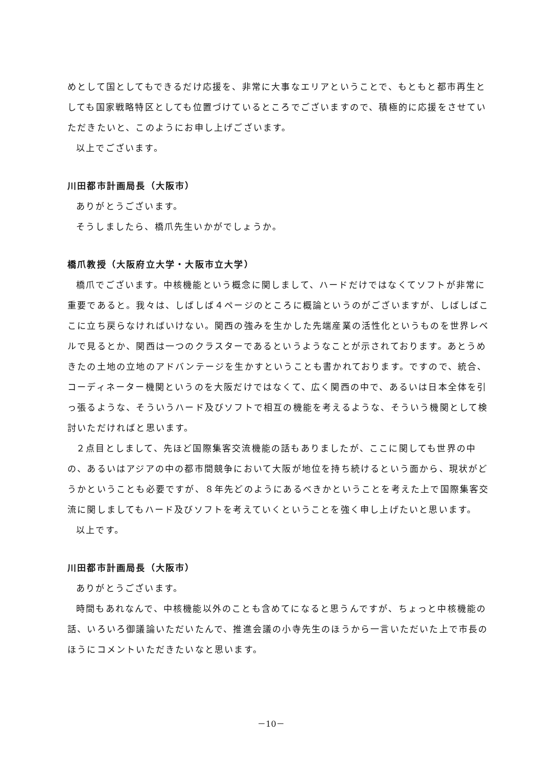めとして国としてもできるだけ応援を、非常に大事なエリアということで、もともと都市再生としても国家戦略特区としても位置づけているところでございますので、積極的に応援をさせていただきたいと、このようにお申し上げございます。
以上でございます。
川田都市計画局長（大阪市）
ありがとうございます。
そうしましたら、橋爪先生いかがでしょうか。
橋爪教授（大阪府立大学・大阪市立大学）
橋爪でございます。中核機能という概念に関しまして、ハードだけではなくてソフトが非常に重要であると。我々は、しばしば４ページのところに概論というのがございますが、しばしばここに立ち戻らなければいけない。関西の強みを生かした先端産業の活性化というものを世界レベルで見るとか、関西は一つのクラスターであるというようなことが示されております。あとうめきたの土地の立地のアドバンテージを生かすということも書かれております。ですので、統合、コーディネーター機関というのを大阪だけではなくて、広く関西の中で、あるいは日本全体を引っ張るような、そういうハード及びソフトで相互の機能を考えるような、そういう機関として検討いただければと思います。
２点目としまして、先ほど国際集客交流機能の話もありましたが、ここに関しても世界の中の、あるいはアジアの中の都市間競争において大阪が地位を持ち続けるという面から、現状がどうかということも必要ですが、８年先どのようにあるべきかということを考えた上で国際集客交流に関しましてもハード及びソフトを考えていくということを強く申し上げたいと思います。
以上です。
川田都市計画局長（大阪市）
ありがとうございます。
時間もあれなんで、中核機能以外のことも含めてになると思うんですが、ちょっと中核機能の話、いろいろ御議論いただいたんで、推進会議の小寺先生のほうから一言いただいた上で市長のほうにコメントいただきたいなと思います。
－10－